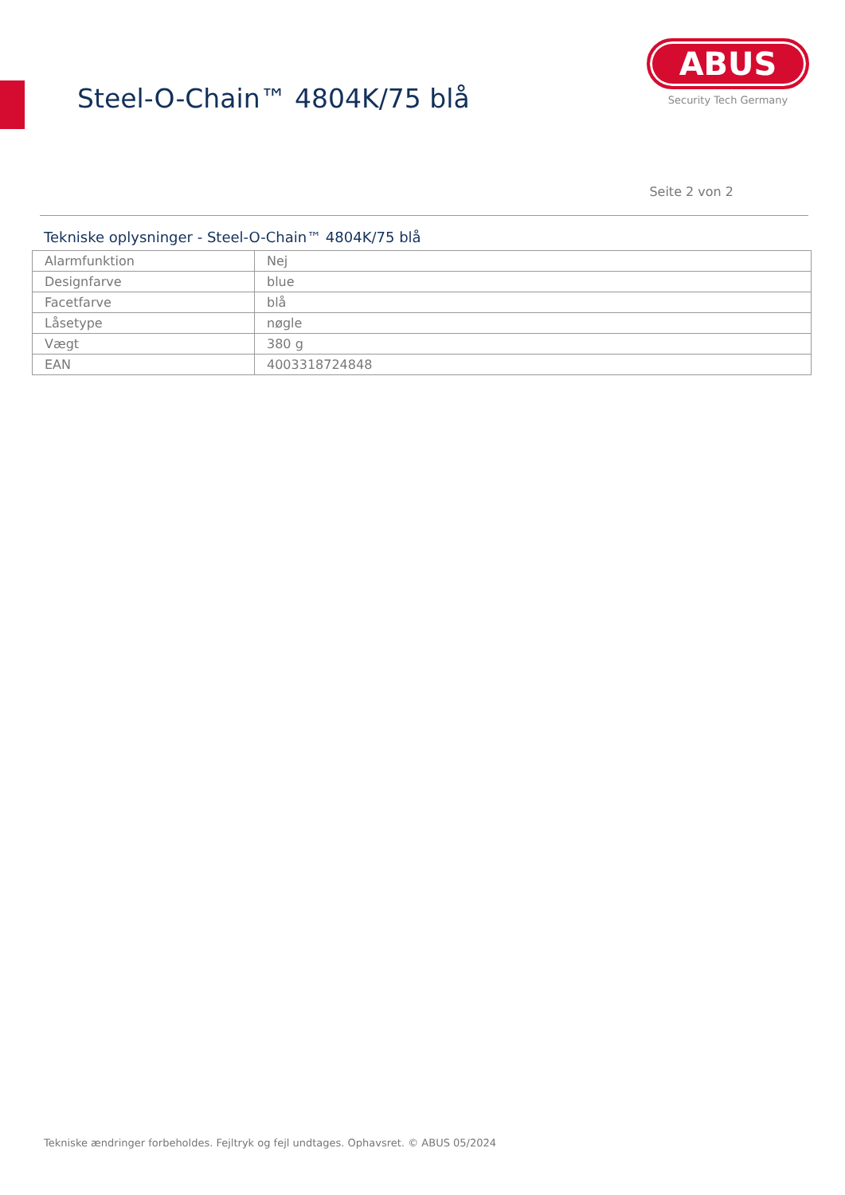Steel-O-Chain™ 4804K/75 blå
ABUS
Security Tech Germany
Seite 2 von 2
Tekniske oplysninger - Steel-O-Chain™ 4804K/75 blå
| Alarmfunktion | Nej |
| Designfarve | blue |
| Facetfarve | blå |
| Låsetype | nøgle |
| Vægt | 380 g |
| EAN | 4003318724848 |
Tekniske ændringer forbeholdes. Fejltryk og fejl undtages. Ophavsret. © ABUS 05/2024